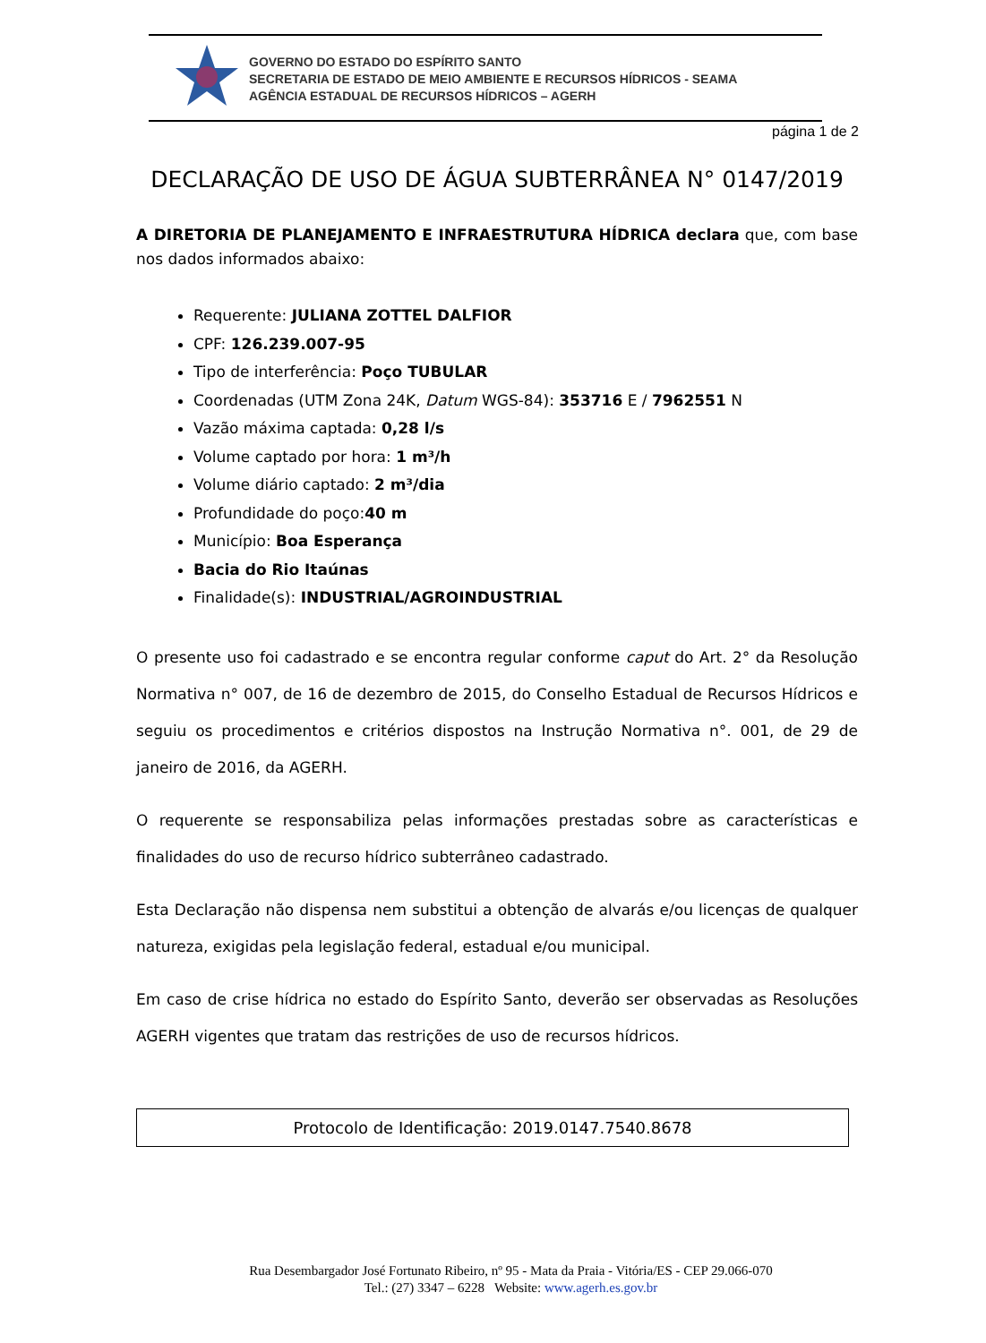GOVERNO DO ESTADO DO ESPÍRITO SANTO
SECRETARIA DE ESTADO DE MEIO AMBIENTE E RECURSOS HÍDRICOS - SEAMA
AGÊNCIA ESTADUAL DE RECURSOS HÍDRICOS – AGERH
página 1 de 2
DECLARAÇÃO DE USO DE ÁGUA SUBTERRÂNEA N° 0147/2019
A DIRETORIA DE PLANEJAMENTO E INFRAESTRUTURA HÍDRICA declara que, com base nos dados informados abaixo:
Requerente: JULIANA ZOTTEL DALFIOR
CPF: 126.239.007-95
Tipo de interferência: Poço TUBULAR
Coordenadas (UTM Zona 24K, Datum WGS-84): 353716 E / 7962551 N
Vazão máxima captada: 0,28 l/s
Volume captado por hora: 1 m³/h
Volume diário captado: 2 m³/dia
Profundidade do poço:40 m
Município: Boa Esperança
Bacia do Rio Itaúnas
Finalidade(s): INDUSTRIAL/AGROINDUSTRIAL
O presente uso foi cadastrado e se encontra regular conforme caput do Art. 2° da Resolução Normativa n° 007, de 16 de dezembro de 2015, do Conselho Estadual de Recursos Hídricos e seguiu os procedimentos e critérios dispostos na Instrução Normativa n°. 001, de 29 de janeiro de 2016, da AGERH.
O requerente se responsabiliza pelas informações prestadas sobre as características e finalidades do uso de recurso hídrico subterrâneo cadastrado.
Esta Declaração não dispensa nem substitui a obtenção de alvarás e/ou licenças de qualquer natureza, exigidas pela legislação federal, estadual e/ou municipal.
Em caso de crise hídrica no estado do Espírito Santo, deverão ser observadas as Resoluções AGERH vigentes que tratam das restrições de uso de recursos hídricos.
Protocolo de Identificação: 2019.0147.7540.8678
Rua Desembargador José Fortunato Ribeiro, nº 95 - Mata da Praia - Vitória/ES - CEP 29.066-070
Tel.: (27) 3347 – 6228 Website: www.agerh.es.gov.br